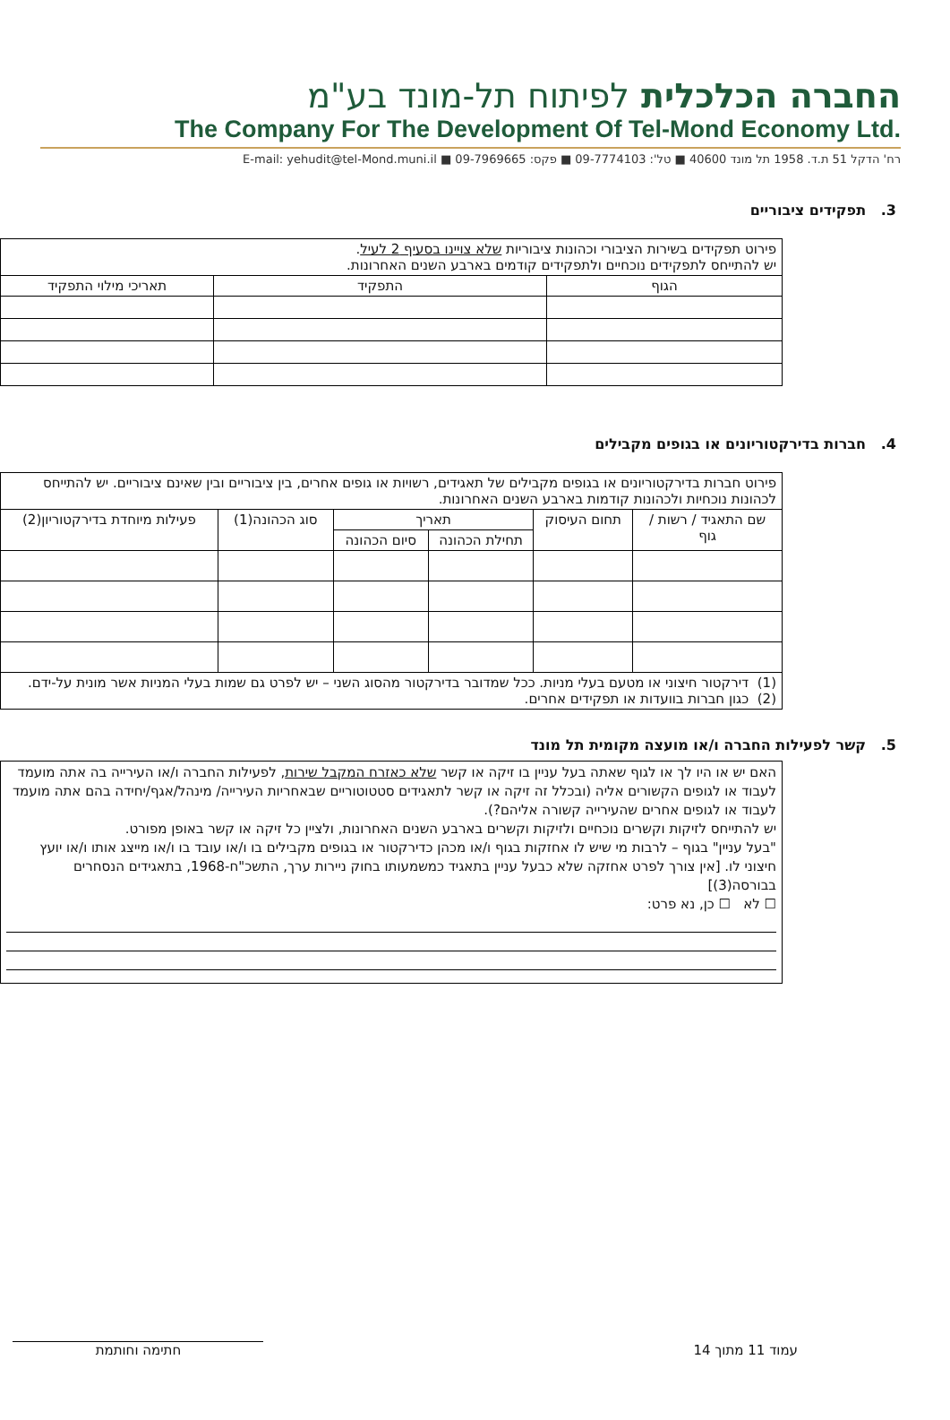החברה הכלכלית לפיתוח תל-מונד בע"מ
The Company For The Development Of Tel-Mond Economy Ltd.
רח' הדקל 51 ת.ד. 1958 תל מונד 40600 ■ טל': 09-7774103 ■ פקס: 09-7969665 ■ E-mail: yehudit@tel-Mond.muni.il
3. תפקידים ציבוריים
| פירוט תפקידים בשירות הציבורי וכהונות ציבוריות שלא צויינו בסעיף 2 לעיל . יש להתייחס לתפקידים נוכחיים ולתפקידים קודמים בארבע השנים האחרונות. | | |
| הגוף | התפקיד | תאריכי מילוי התפקיד |
4. חברות בדירקטוריונים או בגופים מקבילים
| פירוט חברות בדירקטוריונים או בגופים מקבילים של תאגידים, רשויות או גופים אחרים, בין ציבוריים ובין שאינם ציבוריים. יש להתייחס לכהונות נוכחיות ולכהונות קודמות בארבע השנים האחרונות. | | | | | |
| שם התאגיד / רשות / גוף | תחום העיסוק | תאריך | | סוג הכהונה(1) | פעילות מיוחדת בדירקטוריון(2) |
| | | תחילת הכהונה | סיום הכהונה | | |
| (1) דירקטור חיצוני או מטעם בעלי מניות. ככל שמדובר בדירקטור מהסוג השני – יש לפרט גם שמות בעלי המניות אשר מונית על-ידם. (2) כגון חברות בוועדות או תפקידים אחרים. | | | | | |
5. קשר לפעילות החברה ו/או מועצה מקומית תל מונד
האם יש או היו לך או לגוף שאתה בעל עניין בו זיקה או קשר שלא כאזרח המקבל שירות, לפעילות החברה ו/או העירייה בה אתה מועמד לעבוד או לגופים הקשורים אליה (ובכלל זה זיקה או קשר לתאגידים סטטוטוריים שבאחריות העירייה/ מינהל/אגף/יחידה בהם אתה מועמד לעבוד או לגופים אחרים שהעירייה קשורה אליהם?).
יש להתייחס לזיקות וקשרים נוכחיים ולזיקות וקשרים בארבע השנים האחרונות, ולציין כל זיקה או קשר באופן מפורט.
"בעל עניין" בגוף – לרבות מי שיש לו אחזקות בגוף ו/או מכהן כדירקטור או בגופים מקבילים בו ו/או עובד בו ו/או מייצג אותו ו/או יועץ חיצוני לו. [אין צורך לפרט אחזקה שלא כבעל עניין בתאגיד כמשמעותו בחוק ניירות ערך, התשכ"ח-1968, בתאגידים הנסחרים בבורסה(3)]
☐ לא ☐ כן, נא פרט:
עמוד 11 מתוך 14 חתימה וחותמת